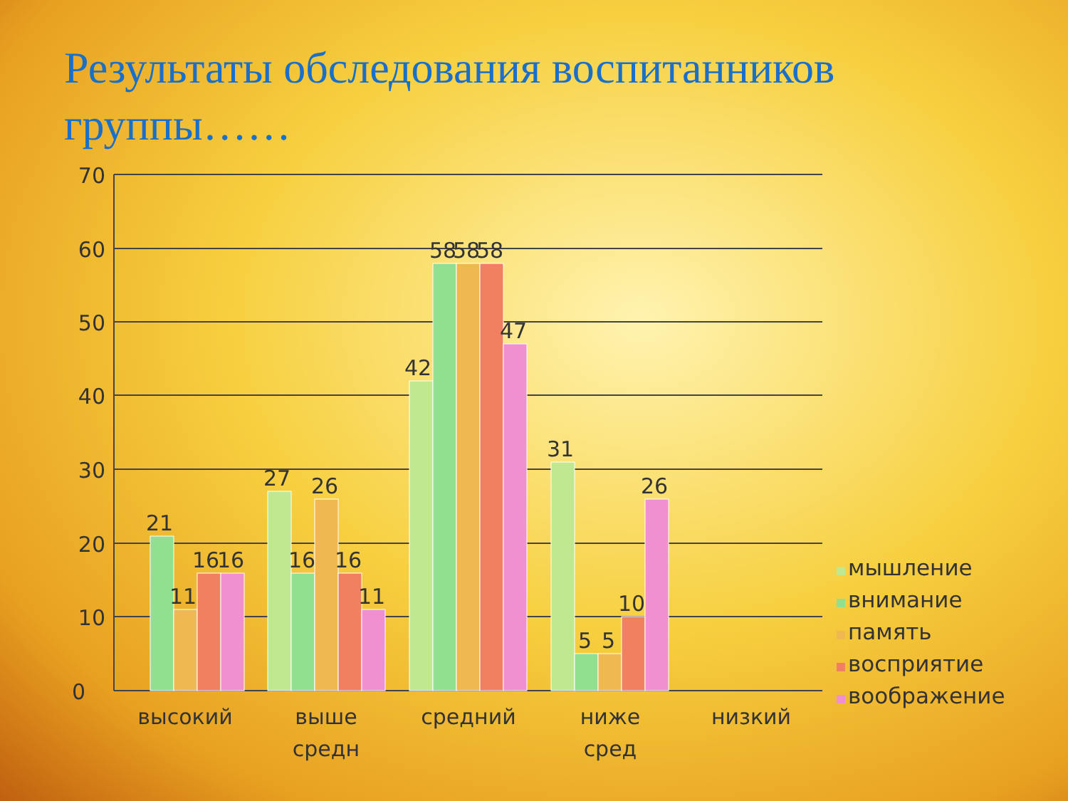Результаты обследования воспитанников группы……
70
60
50
40
30
20
10
0
21
11
16
16
27
16
26
16
11
42
58
58
58
47
31
5
5
10
26
высокий
выше
средн
средний
ниже
сред
низкий
мышление
внимание
память
восприятие
воображение